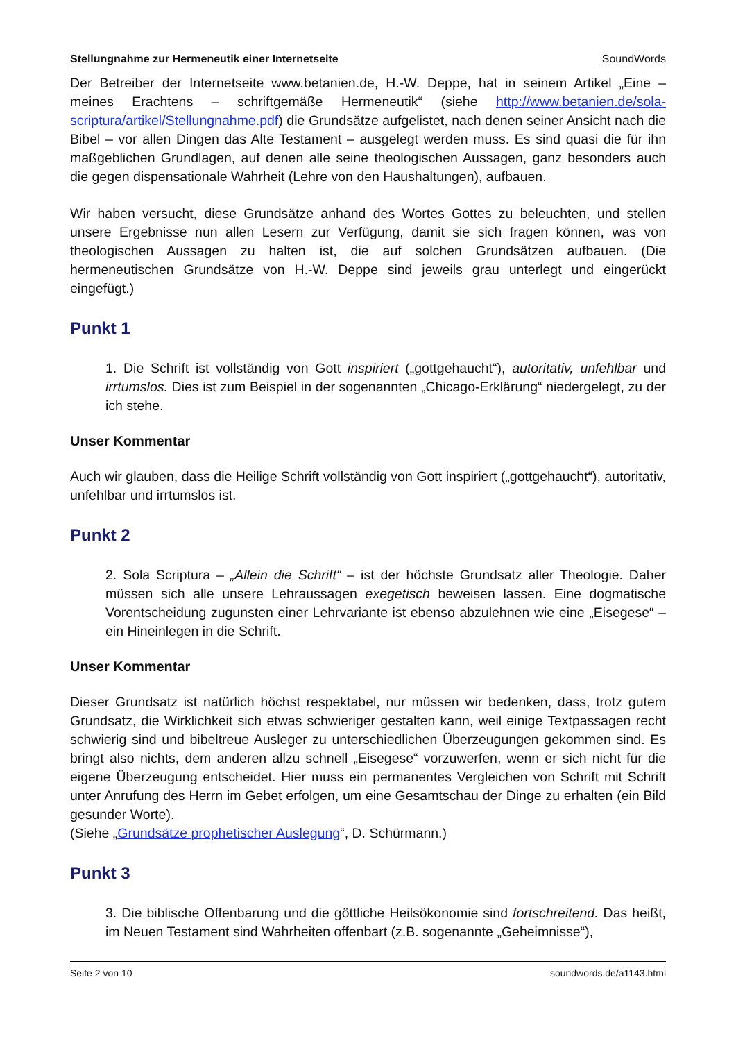Stellungnahme zur Hermeneutik einer Internetseite SoundWords
Der Betreiber der Internetseite www.betanien.de, H.-W. Deppe, hat in seinem Artikel „Eine – meines Erachtens – schriftgemäße Hermeneutik“ (siehe http://www.betanien.de/sola-scriptura/artikel/Stellungnahme.pdf) die Grundsätze aufgelistet, nach denen seiner Ansicht nach die Bibel – vor allen Dingen das Alte Testament – ausgelegt werden muss. Es sind quasi die für ihn maßgeblichen Grundlagen, auf denen alle seine theologischen Aussagen, ganz besonders auch die gegen dispensationale Wahrheit (Lehre von den Haushaltungen), aufbauen.
Wir haben versucht, diese Grundsätze anhand des Wortes Gottes zu beleuchten, und stellen unsere Ergebnisse nun allen Lesern zur Verfügung, damit sie sich fragen können, was von theologischen Aussagen zu halten ist, die auf solchen Grundsätzen aufbauen. (Die hermeneutischen Grundsätze von H.-W. Deppe sind jeweils grau unterlegt und eingerückt eingefügt.)
Punkt 1
1. Die Schrift ist vollständig von Gott inspiriert („gottgehaucht“), autoritativ, unfehlbar und irrtumslos. Dies ist zum Beispiel in der sogenannten „Chicago-Erklärung“ niedergelegt, zu der ich stehe.
Unser Kommentar
Auch wir glauben, dass die Heilige Schrift vollständig von Gott inspiriert („gottgehaucht“), autoritativ, unfehlbar und irrtumslos ist.
Punkt 2
2. Sola Scriptura – „Allein die Schrift“ – ist der höchste Grundsatz aller Theologie. Daher müssen sich alle unsere Lehraussagen exegetisch beweisen lassen. Eine dogmatische Vorentscheidung zugunsten einer Lehrvariante ist ebenso abzulehnen wie eine „Eisegese“ – ein Hineinlegen in die Schrift.
Unser Kommentar
Dieser Grundsatz ist natürlich höchst respektabel, nur müssen wir bedenken, dass, trotz gutem Grundsatz, die Wirklichkeit sich etwas schwieriger gestalten kann, weil einige Textpassagen recht schwierig sind und bibeltreue Ausleger zu unterschiedlichen Überzeugungen gekommen sind. Es bringt also nichts, dem anderen allzu schnell „Eisegese“ vorzuwerfen, wenn er sich nicht für die eigene Überzeugung entscheidet. Hier muss ein permanentes Vergleichen von Schrift mit Schrift unter Anrufung des Herrn im Gebet erfolgen, um eine Gesamtschau der Dinge zu erhalten (ein Bild gesunder Worte).
(Siehe „Grundsätze prophetischer Auslegung“, D. Schürmann.)
Punkt 3
3. Die biblische Offenbarung und die göttliche Heilsökonomie sind fortschreitend. Das heißt, im Neuen Testament sind Wahrheiten offenbart (z.B. sogenannte „Geheimnisse“),
Seite 2 von 10 soundwords.de/a1143.html